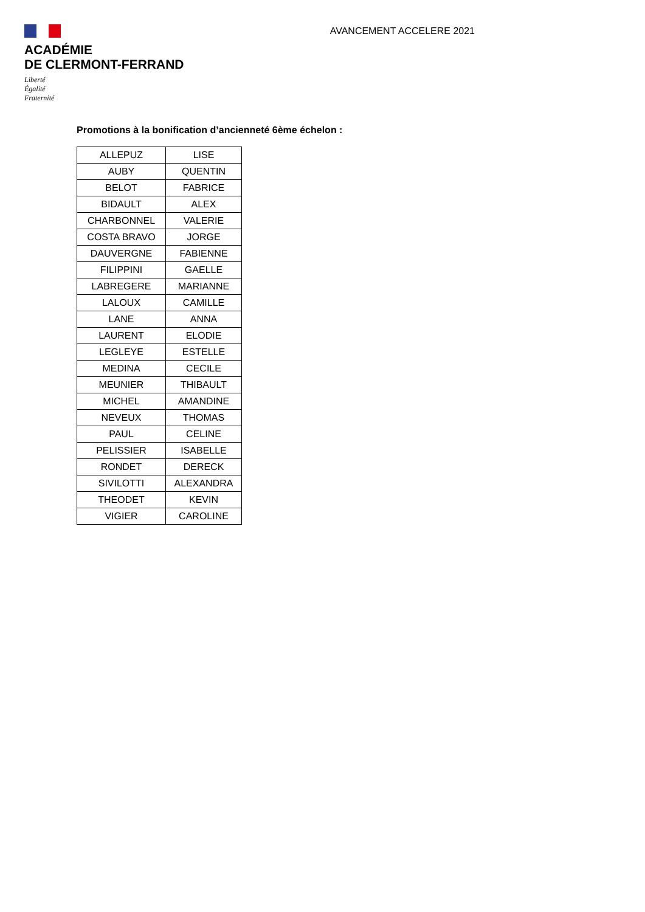ACADÉMIE
DE CLERMONT-FERRAND
Liberté
Égalité
Fraternité
AVANCEMENT ACCELERE 2021
Promotions à la bonification d’ancienneté 6ème échelon :
| ALLEPUZ | LISE |
| AUBY | QUENTIN |
| BELOT | FABRICE |
| BIDAULT | ALEX |
| CHARBONNEL | VALERIE |
| COSTA BRAVO | JORGE |
| DAUVERGNE | FABIENNE |
| FILIPPINI | GAELLE |
| LABREGERE | MARIANNE |
| LALOUX | CAMILLE |
| LANE | ANNA |
| LAURENT | ELODIE |
| LEGLEYE | ESTELLE |
| MEDINA | CECILE |
| MEUNIER | THIBAULT |
| MICHEL | AMANDINE |
| NEVEUX | THOMAS |
| PAUL | CELINE |
| PELISSIER | ISABELLE |
| RONDET | DERECK |
| SIVILOTTI | ALEXANDRA |
| THEODET | KEVIN |
| VIGIER | CAROLINE |